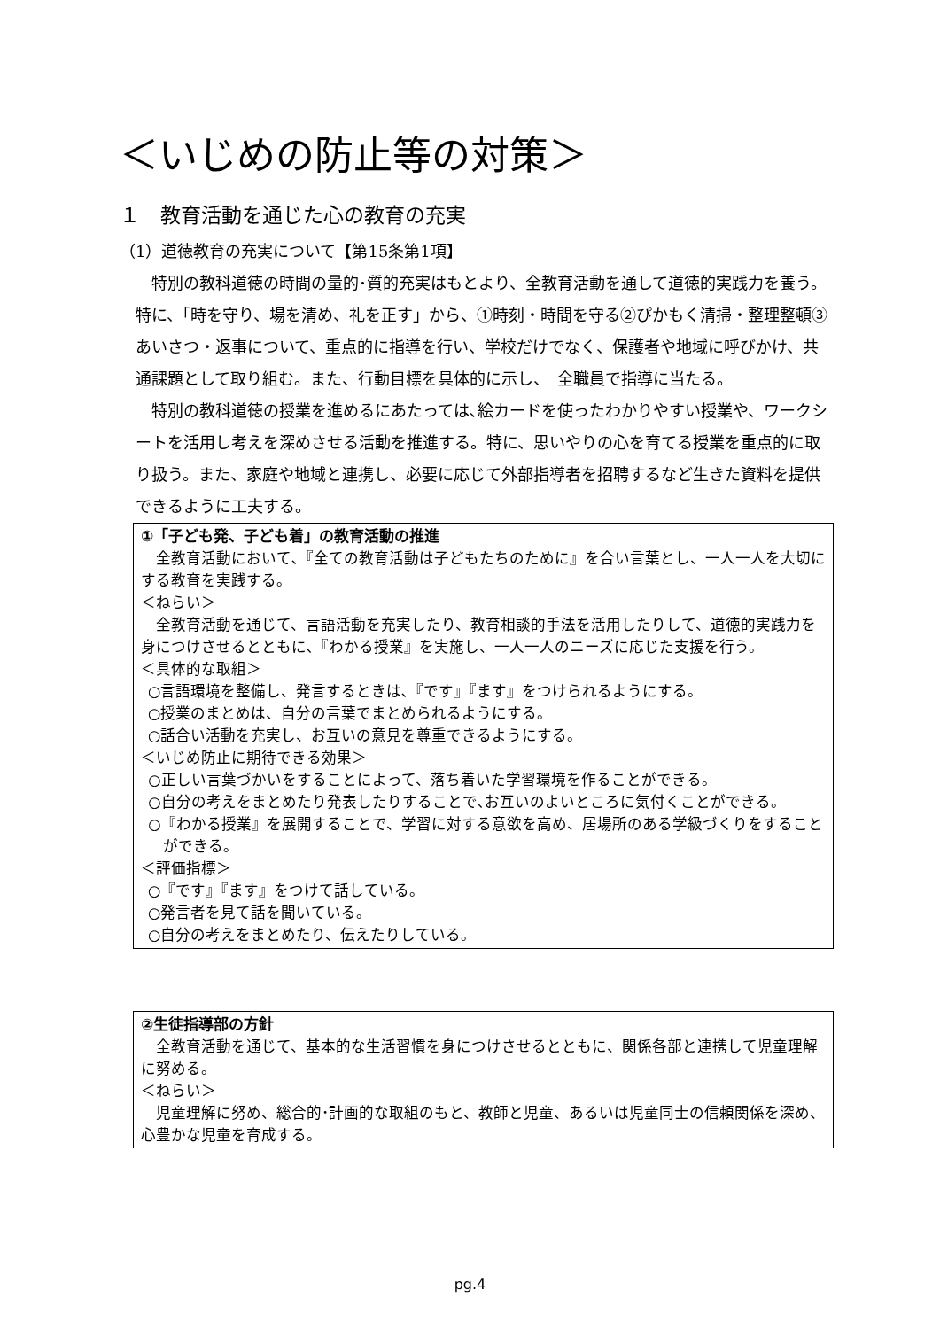＜いじめの防止等の対策＞
１　教育活動を通じた心の教育の充実
（1）道徳教育の充実について【第15条第1項】
特別の教科道徳の時間の量的･質的充実はもとより、全教育活動を通して道徳的実践力を養う。特に、「時を守り、場を清め、礼を正す」から、①時刻・時間を守る②ぴかもく清掃・整理整頓③あいさつ・返事について、重点的に指導を行い、学校だけでなく、保護者や地域に呼びかけ、共通課題として取り組む。また、行動目標を具体的に示し、　全職員で指導に当たる。
特別の教科道徳の授業を進めるにあたっては､絵カードを使ったわかりやすい授業や、ワークシートを活用し考えを深めさせる活動を推進する。特に、思いやりの心を育てる授業を重点的に取り扱う。また、家庭や地域と連携し、必要に応じて外部指導者を招聘するなど生きた資料を提供できるように工夫する。
①「子ども発、子ども着」の教育活動の推進
全教育活動において､『全ての教育活動は子どもたちのために』を合い言葉とし、一人一人を大切にする教育を実践する。
＜ねらい＞
全教育活動を通じて、言語活動を充実したり、教育相談的手法を活用したりして、道徳的実践力を身につけさせるとともに､『わかる授業』を実施し、一人一人のニーズに応じた支援を行う。
＜具体的な取組＞
○言語環境を整備し、発言するときは､『です』『ます』をつけられるようにする。
○授業のまとめは、自分の言葉でまとめられるようにする。
○話合い活動を充実し、お互いの意見を尊重できるようにする。
＜いじめ防止に期待できる効果＞
○正しい言葉づかいをすることによって、落ち着いた学習環境を作ることができる。
○自分の考えをまとめたり発表したりすることで､お互いのよいところに気付くことができる。
○『わかる授業』を展開することで、学習に対する意欲を高め、居場所のある学級づくりをすることができる。
＜評価指標＞
○『です』『ます』をつけて話している。
○発言者を見て話を聞いている。
○自分の考えをまとめたり、伝えたりしている。
②生徒指導部の方針
全教育活動を通じて、基本的な生活習慣を身につけさせるとともに、関係各部と連携して児童理解に努める。
＜ねらい＞
児童理解に努め、総合的･計画的な取組のもと、教師と児童、あるいは児童同士の信頼関係を深め、心豊かな児童を育成する。
pg.4